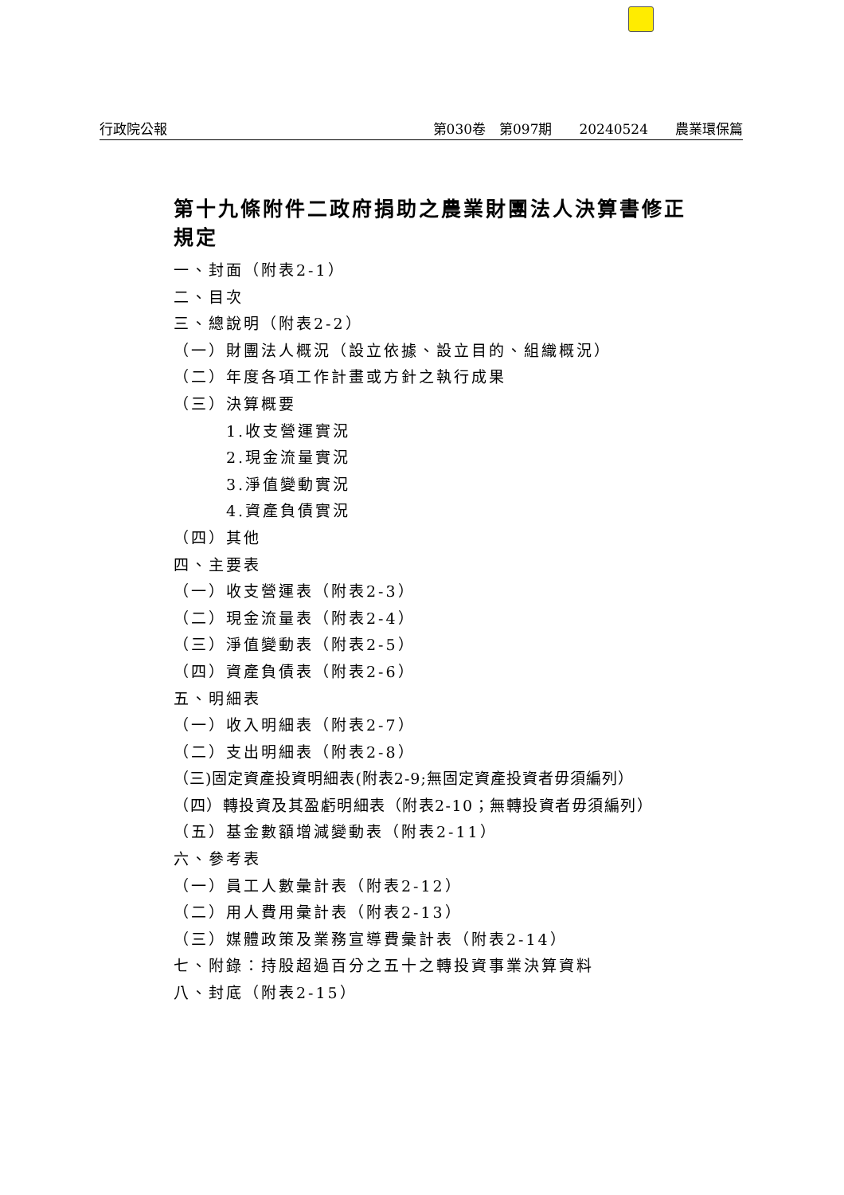行政院公報 第030卷　第097期　　20240524　　農業環保篇
第十九條附件二政府捐助之農業財團法人決算書修正規定
一、封面（附表2-1）
二、目次
三、總說明（附表2-2）
（一）財團法人概況（設立依據、設立目的、組織概況）
（二）年度各項工作計畫或方針之執行成果
（三）決算概要
1.收支營運實況
2.現金流量實況
3.淨值變動實況
4.資產負債實況
（四）其他
四、主要表
（一）收支營運表（附表2-3）
（二）現金流量表（附表2-4）
（三）淨值變動表（附表2-5）
（四）資產負債表（附表2-6）
五、明細表
（一）收入明細表（附表2-7）
（二）支出明細表（附表2-8）
（三)固定資產投資明細表(附表2-9;無固定資產投資者毋須編列）
（四）轉投資及其盈虧明細表（附表2-10；無轉投資者毋須編列）
（五）基金數額增減變動表（附表2-11）
六、參考表
（一）員工人數彙計表（附表2-12）
（二）用人費用彙計表（附表2-13）
（三）媒體政策及業務宣導費彙計表（附表2-14）
七、附錄：持股超過百分之五十之轉投資事業決算資料
八、封底（附表2-15）